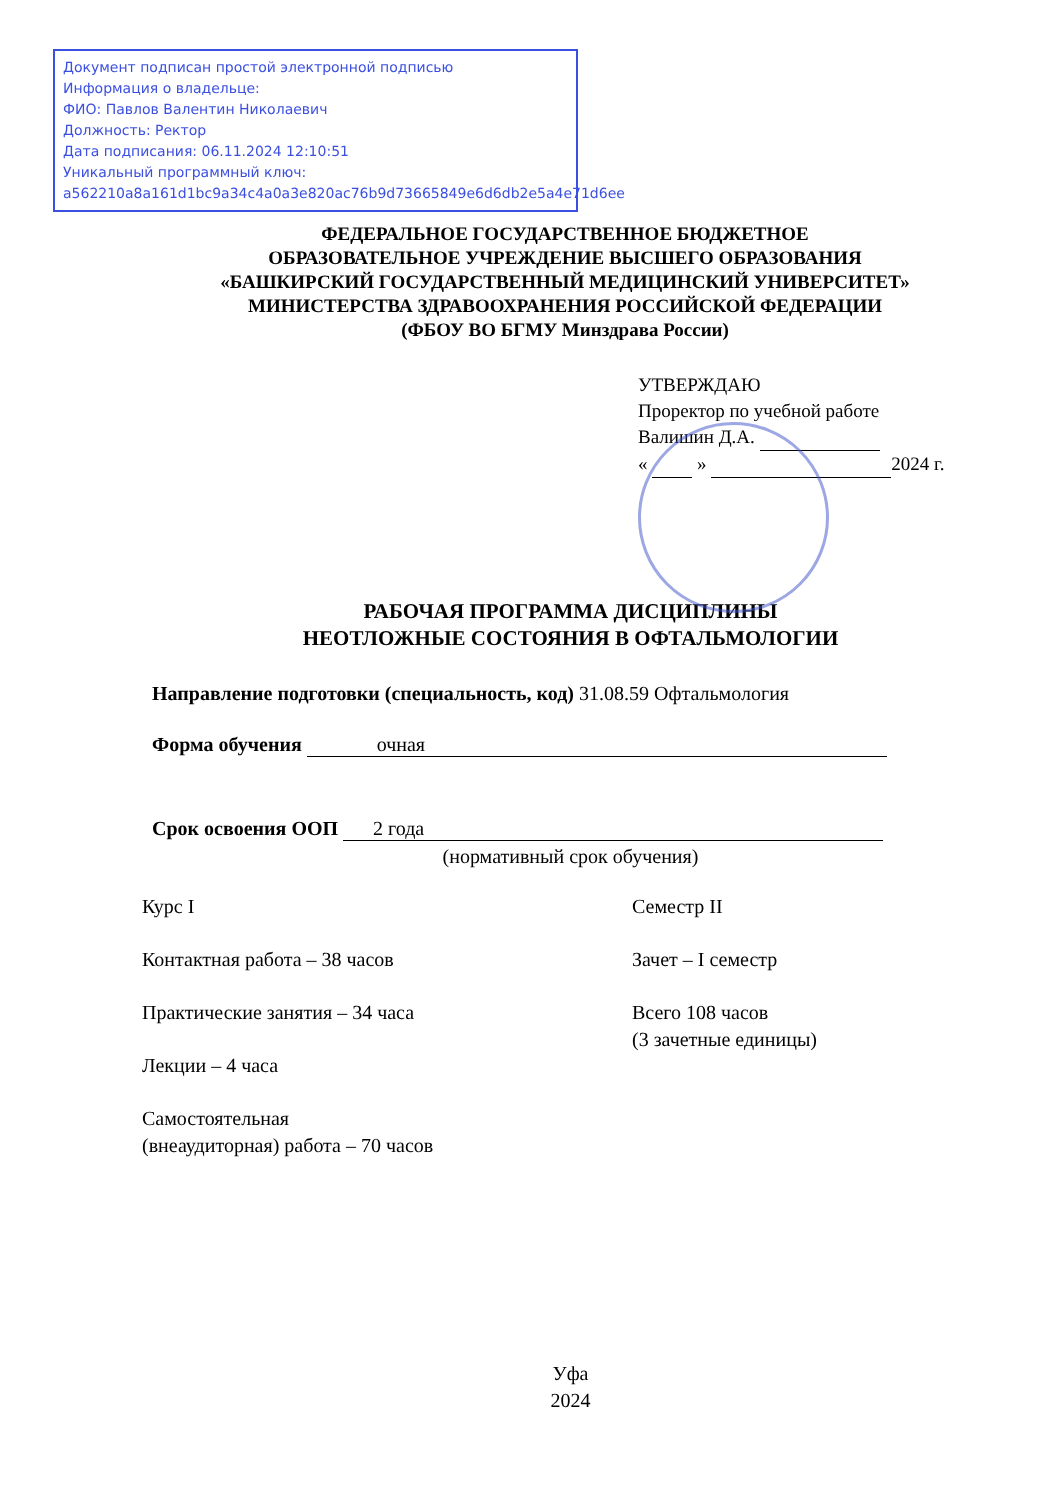Документ подписан простой электронной подписью
Информация о владельце:
ФИО: Павлов Валентин Николаевич
Должность: Ректор
Дата подписания: 06.11.2024 12:10:51
Уникальный программный ключ:
a562210a8a161d1bc9a34c4a0a3e820ac76b9d73665849e6d6db2e5a4e71d6ee
ФЕДЕРАЛЬНОЕ ГОСУДАРСТВЕННОЕ БЮДЖЕТНОЕ
ОБРАЗОВАТЕЛЬНОЕ УЧРЕЖДЕНИЕ ВЫСШЕГО ОБРАЗОВАНИЯ
«БАШКИРСКИЙ ГОСУДАРСТВЕННЫЙ МЕДИЦИНСКИЙ УНИВЕРСИТЕТ»
МИНИСТЕРСТВА ЗДРАВООХРАНЕНИЯ РОССИЙСКОЙ ФЕДЕРАЦИИ
(ФБОУ ВО БГМУ Минздрава России)
УТВЕРЖДАЮ
Проректор по учебной работе
Валишин Д.А.
« » 2024 г.
РАБОЧАЯ ПРОГРАММА ДИСЦИПЛИНЫ
НЕОТЛОЖНЫЕ СОСТОЯНИЯ В ОФТАЛЬМОЛОГИИ
Направление подготовки (специальность, код) 31.08.59 Офтальмология
Форма обучения очная
Срок освоения ООП 2 года
(нормативный срок обучения)
Курс I
Контактная работа – 38 часов
Практические занятия – 34 часа
Лекции – 4 часа
Самостоятельная
(внеаудиторная) работа – 70 часов
Семестр II
Зачет – I семестр
Всего 108 часов
(3 зачетные единицы)
Уфа
2024